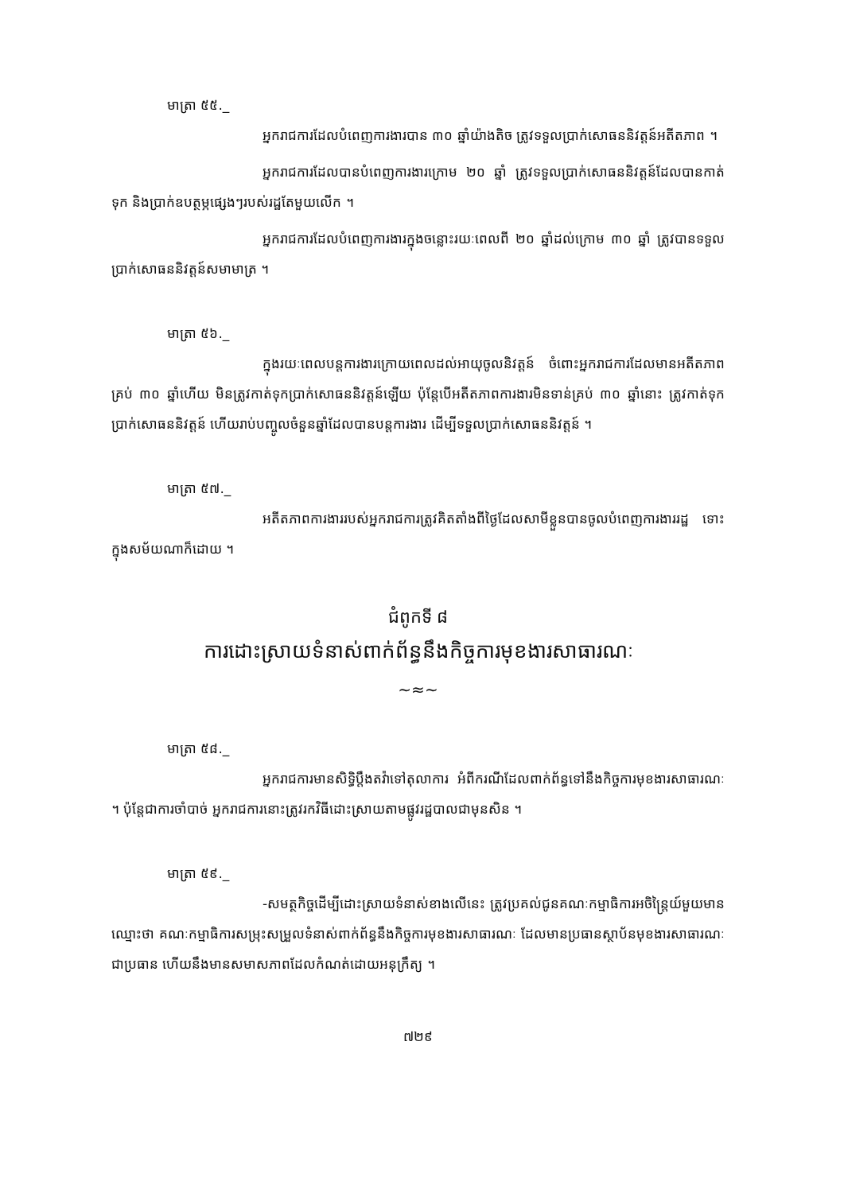មាត្រា ៥៥._
អ្នករាជការដែលបំពេញការងារបាន ៣០ ឆ្នាំយ៉ាងតិច ត្រូវទទួលប្រាក់សោធននិវត្តន៍អតីតភាព ។
អ្នករាជការដែលបានបំពេញការងារក្រោម ២០ ឆ្នាំ ត្រូវទទួលប្រាក់សោធននិវត្តន៍ដែលបានកាត់ទុក និងប្រាក់ឧបត្ថម្ភផ្សេងៗរបស់រដ្ឋតែមួយលើក ។
អ្នករាជការដែលបំពេញការងារក្នុងចន្លោះរយៈពេលពី ២០ ឆ្នាំដល់ក្រោម ៣០ ឆ្នាំ ត្រូវបានទទួលប្រាក់សោធននិវត្តន៍សមាមាត្រ ។
មាត្រា ៥៦._
ក្នុងរយៈពេលបន្តការងារក្រោយពេលដល់អាយុចូលនិវត្តន៍ ចំពោះអ្នករាជការដែលមានអតីតភាពគ្រប់ ៣០ ឆ្នាំហើយ មិនត្រូវកាត់ទុកប្រាក់សោធននិវត្តន៍ឡើយ ប៉ុន្តែបើអតីតភាពការងារមិនទាន់គ្រប់ ៣០ ឆ្នាំនោះ ត្រូវកាត់ទុកប្រាក់សោធននិវត្តន៍ ហើយរាប់បញ្ចូលចំនួនឆ្នាំដែលបានបន្តការងារ ដើម្បីទទួលប្រាក់សោធននិវត្តន៍ ។
មាត្រា ៥៧._
អតីតភាពការងាររបស់អ្នករាជការត្រូវគិតតាំងពីថ្ងៃដែលសាមីខ្លួនបានចូលបំពេញការងាររដ្ឋ ទោះក្នុងសម័យណាក៏ដោយ ។
ជំពូកទី ៨
ការដោះស្រាយទំនាស់ពាក់ព័ន្ធនឹងកិច្ចការមុខងារសាធារណៈ
~≈~
មាត្រា ៥៨._
អ្នករាជការមានសិទ្ធិប្តឹងតវ៉ាទៅតុលាការ អំពីករណីដែលពាក់ព័ន្ធទៅនឹងកិច្ចការមុខងារសាធារណៈ ។ ប៉ុន្តែជាការចាំបាច់ អ្នករាជការនោះត្រូវរកវិធីដោះស្រាយតាមផ្លូវរដ្ឋបាលជាមុនសិន ។
មាត្រា ៥៩._
-សមត្ថកិច្ចដើម្បីដោះស្រាយទំនាស់ខាងលើនេះ ត្រូវប្រគល់ជូនគណៈកម្មាធិការអចិន្ត្រៃយ៍មួយមានឈ្មោះថា គណៈកម្មាធិការសម្រុះសម្រួលទំនាស់ពាក់ព័ន្ធនឹងកិច្ចការមុខងារសាធារណៈ ដែលមានប្រធានស្ថាប័នមុខងារសាធារណៈជាប្រធាន ហើយនឹងមានសមាសភាពដែលកំណត់ដោយអនុក្រឹត្យ ។
៧២៩